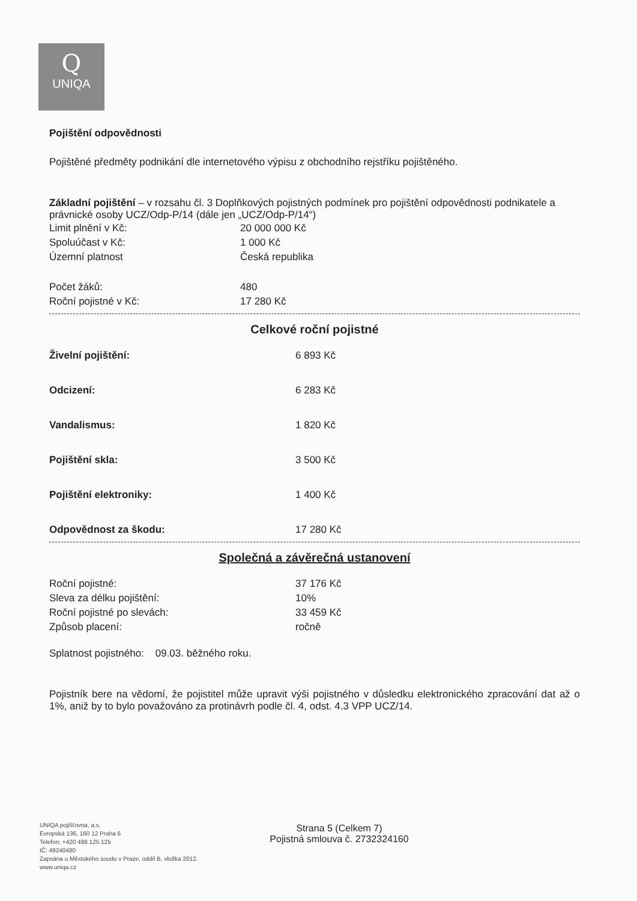Q
UNIQA
Pojištění odpovědnosti
Pojištěné předměty podnikání dle internetového výpisu z obchodního rejstříku pojištěného.
Základní pojištění – v rozsahu čl. 3 Doplňkových pojistných podmínek pro pojištění odpovědnosti podnikatele a právnické osoby UCZ/Odp-P/14 (dále jen „UCZ/Odp-P/14“)
| Limit plnění v Kč: | 20 000 000 Kč |
| Spoluúčast v Kč: | 1 000 Kč |
| Územní platnost | Česká republika |
| Počet žáků: | 480 |
| Roční pojistné v Kč: | 17 280 Kč |
Celkové roční pojistné
| Živelní pojištění: | 6 893 Kč |
| Odcizení: | 6 283 Kč |
| Vandalismus: | 1 820 Kč |
| Pojištění skla: | 3 500 Kč |
| Pojištění elektroniky: | 1 400 Kč |
| Odpovědnost za škodu: | 17 280 Kč |
Společná a závěrečná ustanovení
| Roční pojistné: | 37 176 Kč |
| Sleva za délku pojištění: | 10% |
| Roční pojistné po slevách: | 33 459 Kč |
| Způsob placení: | ročně |
Splatnost pojistného: 09.03. běžného roku.
Pojistník bere na vědomí, že pojistitel může upravit výši pojistného v důsledku elektronického zpracování dat až o 1%, aniž by to bylo považováno za protinávrh podle čl. 4, odst. 4.3 VPP UCZ/14.
UNIQA pojišťovna, a.s.
Evropská 136, 160 12 Praha 6
Telefon: +420 488 125 125
IČ: 49240480
Zapsána u Městského soudu v Praze, oddíl B, vložka 2012.
www.uniqa.cz
Strana 5 (Celkem 7)
Pojistná smlouva č. 2732324160